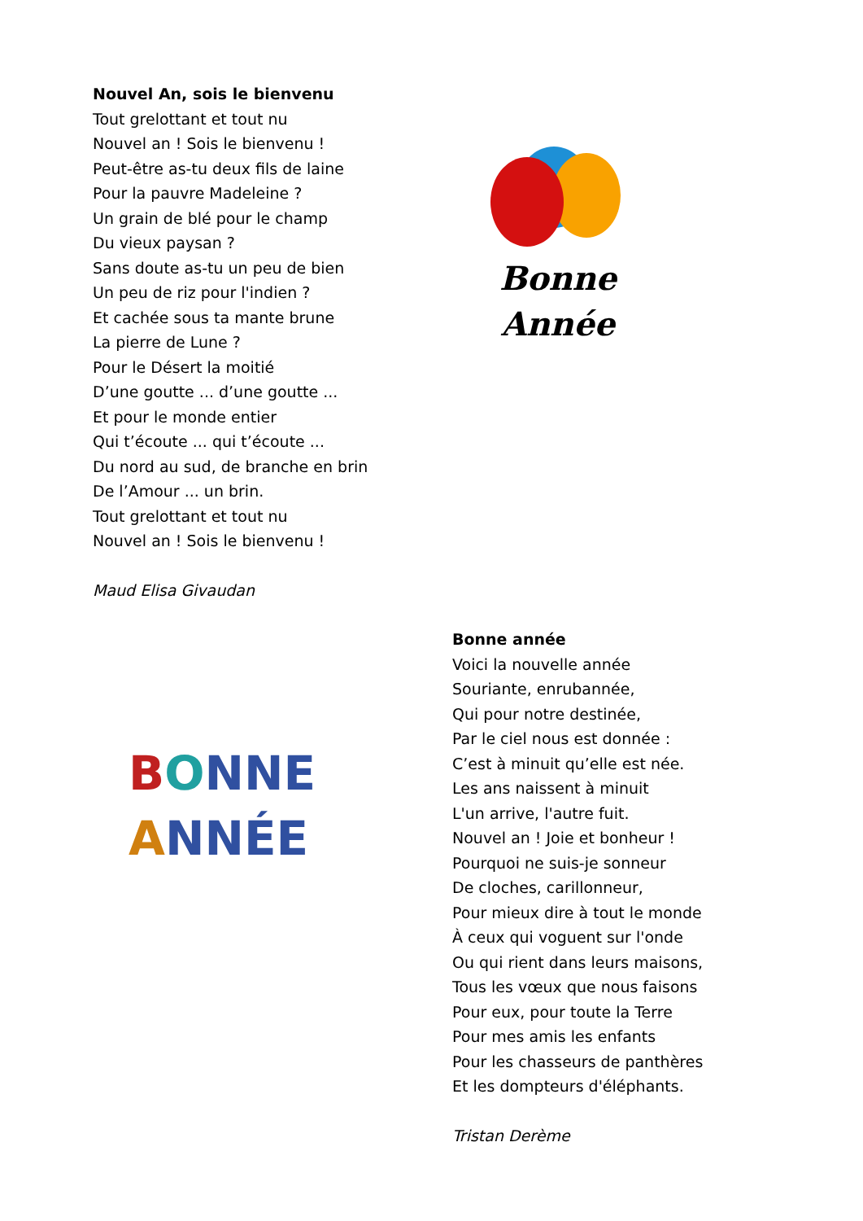Nouvel An, sois le bienvenu
Tout grelottant et tout nu
Nouvel an ! Sois le bienvenu !
Peut-être as-tu deux fils de laine
Pour la pauvre Madeleine ?
Un grain de blé pour le champ
Du vieux paysan ?
Sans doute as-tu un peu de bien
Un peu de riz pour l'indien ?
Et cachée sous ta mante brune
La pierre de Lune ?
Pour le Désert la moitié
D’une goutte ... d’une goutte ...
Et pour le monde entier
Qui t’écoute ... qui t’écoute ...
Du nord au sud, de branche en brin
De l’Amour ... un brin.
Tout grelottant et tout nu
Nouvel an ! Sois le bienvenu !
Maud Elisa Givaudan
Bonne
Année
BONNE
ANNÉE
Bonne année
Voici la nouvelle année
Souriante, enrubannée,
Qui pour notre destinée,
Par le ciel nous est donnée :
C’est à minuit qu’elle est née.
Les ans naissent à minuit
L'un arrive, l'autre fuit.
Nouvel an ! Joie et bonheur !
Pourquoi ne suis-je sonneur
De cloches, carillonneur,
Pour mieux dire à tout le monde
À ceux qui voguent sur l'onde
Ou qui rient dans leurs maisons,
Tous les vœux que nous faisons
Pour eux, pour toute la Terre
Pour mes amis les enfants
Pour les chasseurs de panthères
Et les dompteurs d'éléphants.
Tristan Derème